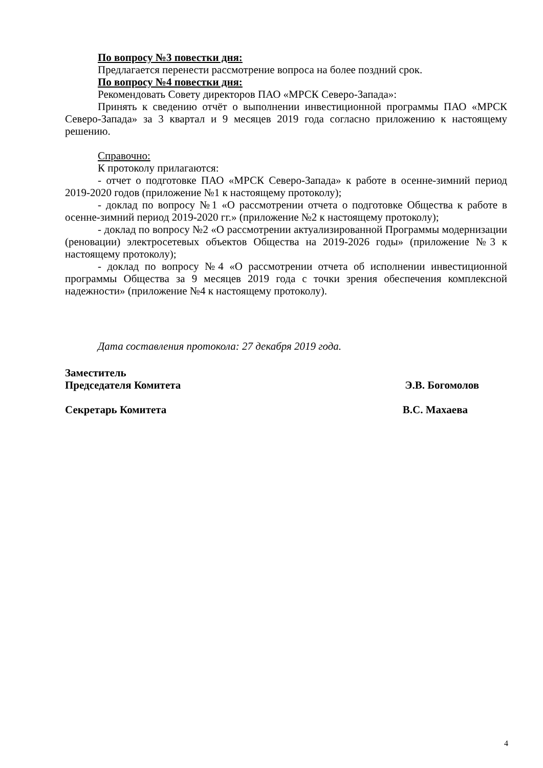По вопросу №3 повестки дня:
Предлагается перенести рассмотрение вопроса на более поздний срок.
По вопросу №4 повестки дня:
Рекомендовать Совету директоров ПАО «МРСК Северо-Запада»:
Принять к сведению отчёт о выполнении инвестиционной программы ПАО «МРСК Северо-Запада» за 3 квартал и 9 месяцев 2019 года согласно приложению к настоящему решению.
Справочно:
К протоколу прилагаются:
- отчет о подготовке ПАО «МРСК Северо-Запада» к работе в осенне-зимний период 2019-2020 годов (приложение №1 к настоящему протоколу);
- доклад по вопросу №1 «О рассмотрении отчета о подготовке Общества к работе в осенне-зимний период 2019-2020 гг.» (приложение №2 к настоящему протоколу);
- доклад по вопросу №2 «О рассмотрении актуализированной Программы модернизации (реновации) электросетевых объектов Общества на 2019-2026 годы» (приложение №3 к настоящему протоколу);
- доклад по вопросу №4 «О рассмотрении отчета об исполнении инвестиционной программы Общества за 9 месяцев 2019 года с точки зрения обеспечения комплексной надежности» (приложение №4 к настоящему протоколу).
Дата составления протокола: 27 декабря 2019 года.
Заместитель
Председателя Комитета
Э.В. Богомолов
Секретарь Комитета В.С. Махаева
4